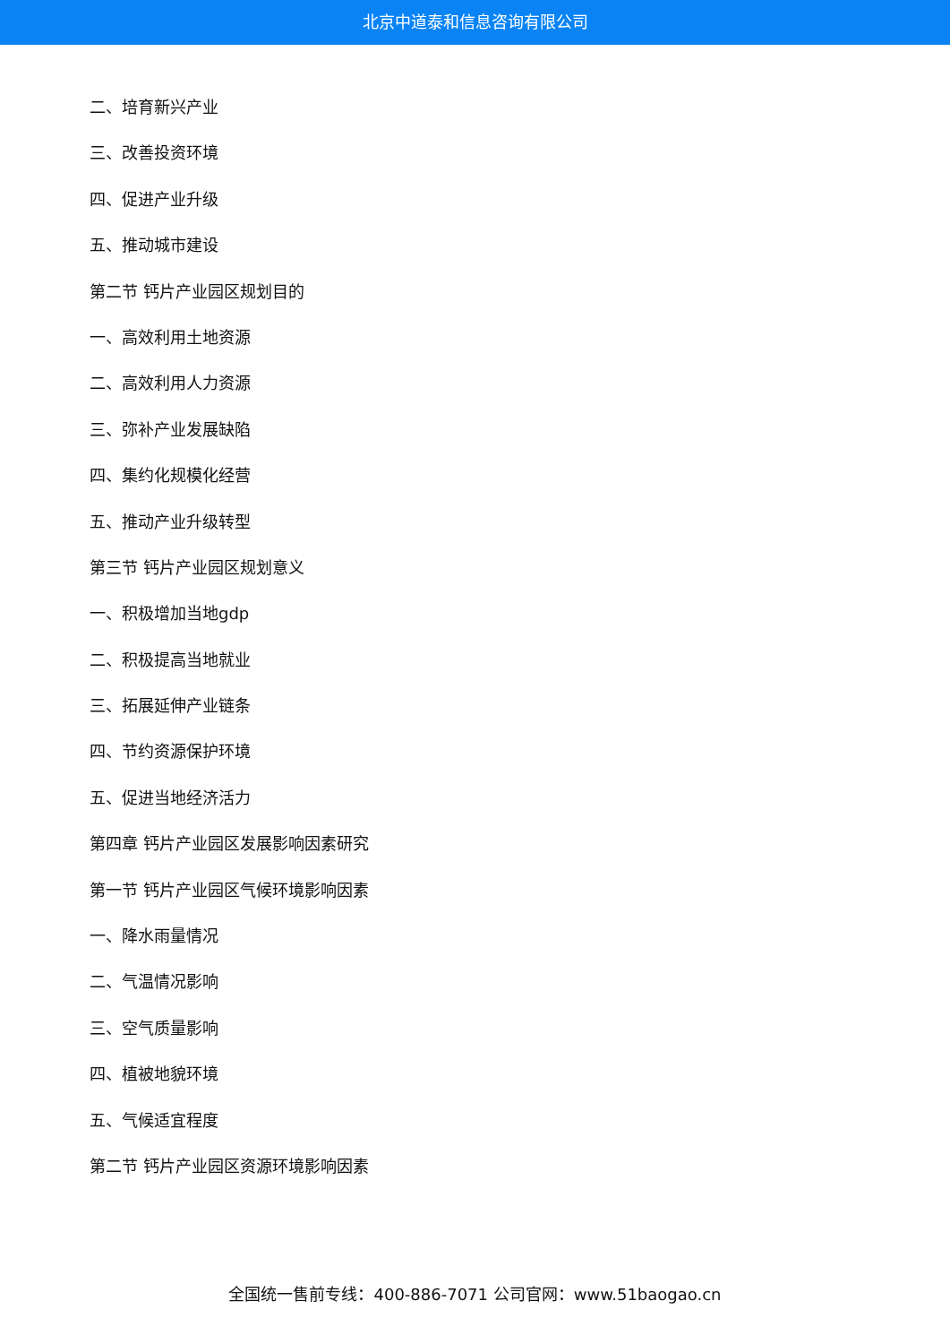北京中道泰和信息咨询有限公司
二、培育新兴产业
三、改善投资环境
四、促进产业升级
五、推动城市建设
第二节 钙片产业园区规划目的
一、高效利用土地资源
二、高效利用人力资源
三、弥补产业发展缺陷
四、集约化规模化经营
五、推动产业升级转型
第三节 钙片产业园区规划意义
一、积极增加当地gdp
二、积极提高当地就业
三、拓展延伸产业链条
四、节约资源保护环境
五、促进当地经济活力
第四章 钙片产业园区发展影响因素研究
第一节 钙片产业园区气候环境影响因素
一、降水雨量情况
二、气温情况影响
三、空气质量影响
四、植被地貌环境
五、气候适宜程度
第二节 钙片产业园区资源环境影响因素
全国统一售前专线：400-886-7071 公司官网：www.51baogao.cn